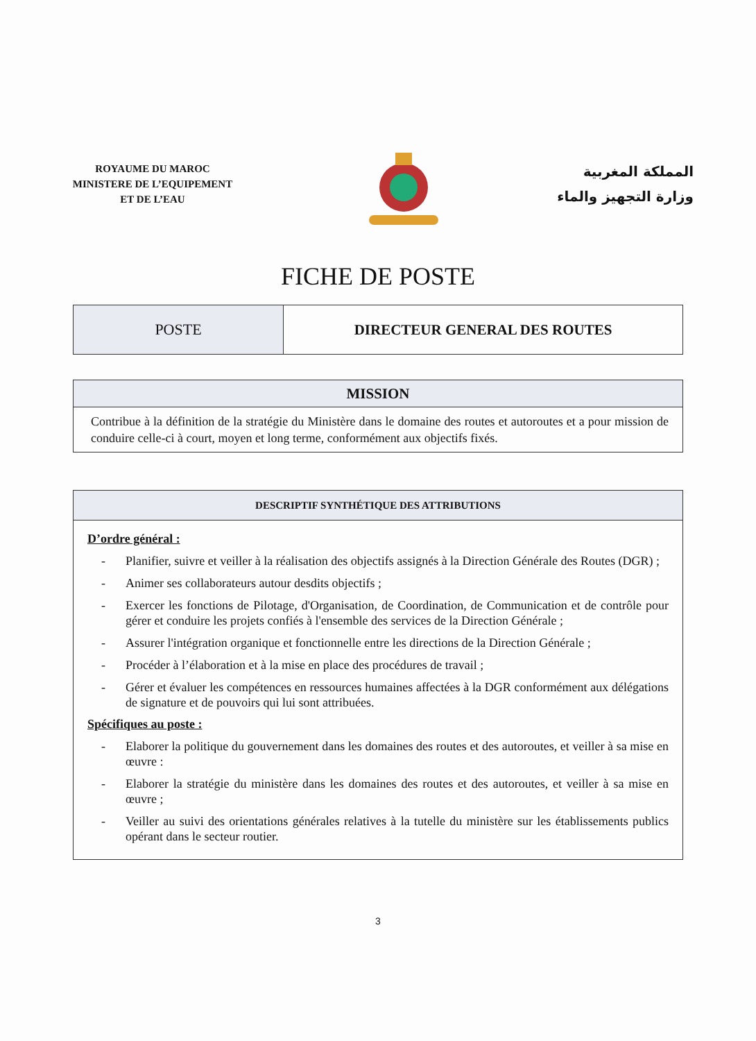ROYAUME DU MAROC
MINISTERE DE L’EQUIPEMENT
ET DE L’EAU
المملكة المغربية
وزارة التجهيز والماء
FICHE DE POSTE
| POSTE | DIRECTEUR GENERAL DES ROUTES |
| MISSION |
| --- |
| Contribue à la définition de la stratégie du Ministère dans le domaine des routes et autoroutes et a pour mission de conduire celle-ci à court, moyen et long terme, conformément aux objectifs fixés. |
| DESCRIPTIF SYNTHÉTIQUE DES ATTRIBUTIONS |
| --- |
| D’ordre général : - Planifier, suivre et veiller à la réalisation des objectifs assignés à la Direction Générale des Routes (DGR) ; - Animer ses collaborateurs autour desdits objectifs ; - Exercer les fonctions de Pilotage, d'Organisation, de Coordination, de Communication et de contrôle pour gérer et conduire les projets confiés à l'ensemble des services de la Direction Générale ; - Assurer l'intégration organique et fonctionnelle entre les directions de la Direction Générale ; - Procéder à l’élaboration et à la mise en place des procédures de travail ; - Gérer et évaluer les compétences en ressources humaines affectées à la DGR conformément aux délégations de signature et de pouvoirs qui lui sont attribuées. Spécifiques au poste : - Elaborer la politique du gouvernement dans les domaines des routes et des autoroutes, et veiller à sa mise en œuvre : - Elaborer la stratégie du ministère dans les domaines des routes et des autoroutes, et veiller à sa mise en œuvre ; - Veiller au suivi des orientations générales relatives à la tutelle du ministère sur les établissements publics opérant dans le secteur routier. |
3